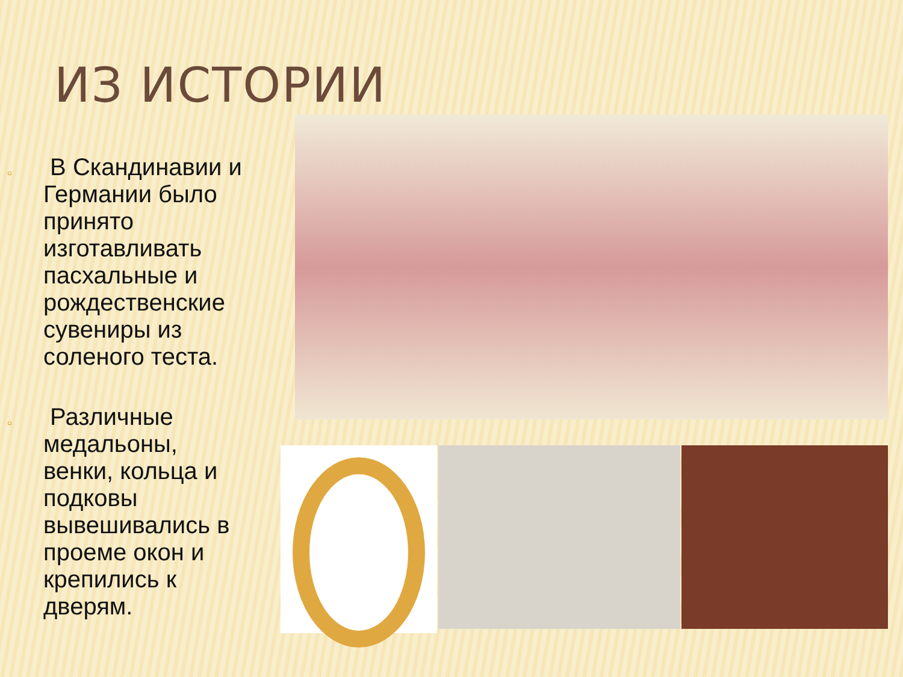ИЗ ИСТОРИИ
▫
В Скандинавии и Германии было принято изготавливать пасхальные и рождественские сувениры из соленого теста.
▫
Различные медальоны, венки, кольца и подковы вывешивались в проеме окон и крепились к дверям.